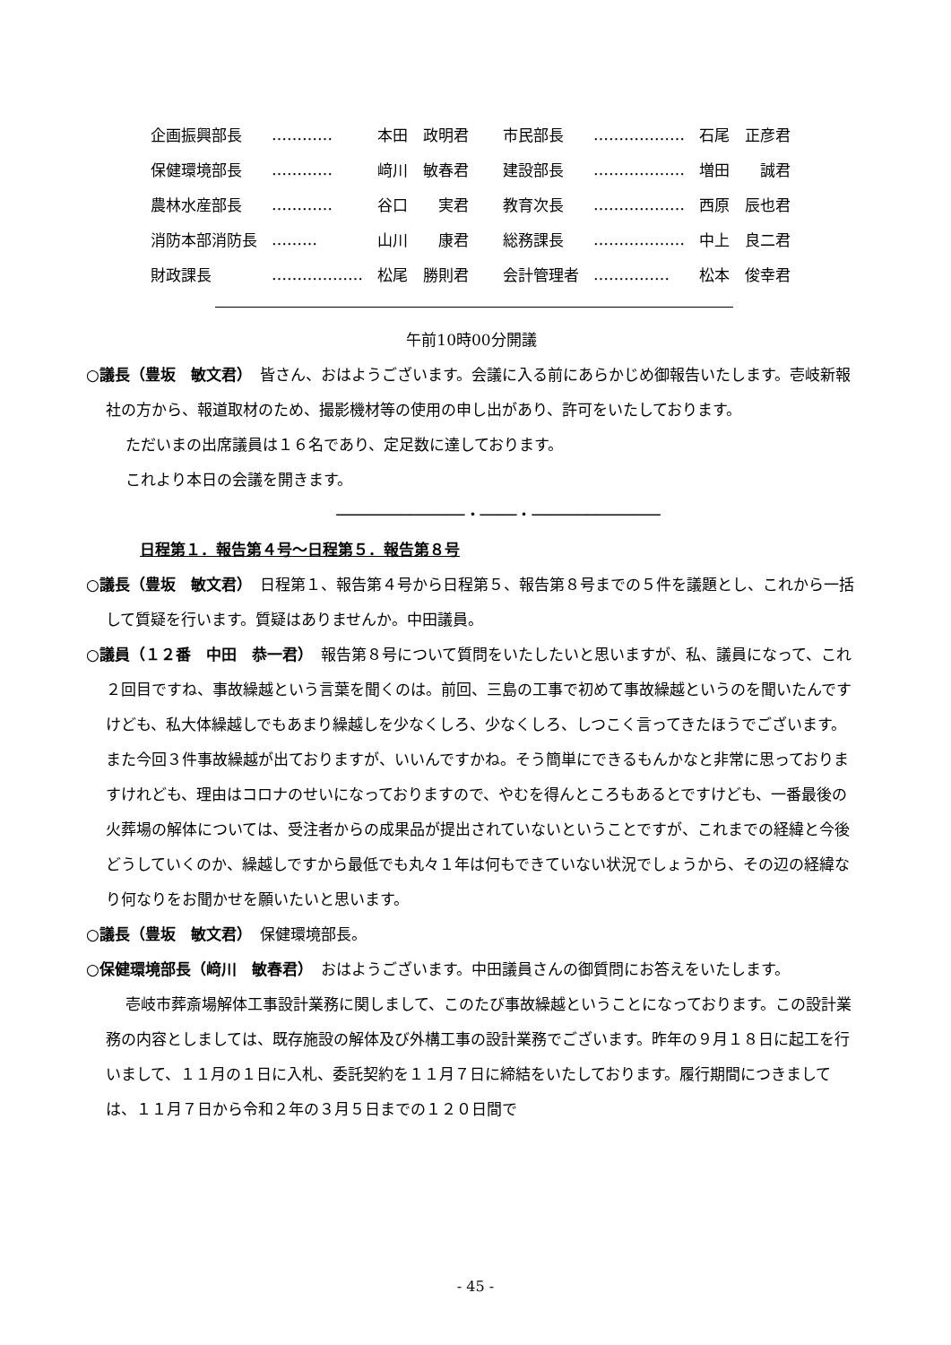| 企画振興部長 | ………… | 本田 政明君 | 市民部長 | ……………… | 石尾 正彦君 |
| 保健環境部長 | ………… | 﨑川 敏春君 | 建設部長 | ……………… | 増田 誠君 |
| 農林水産部長 | ………… | 谷口 実君 | 教育次長 | ……………… | 西原 辰也君 |
| 消防本部消防長 | ……… | 山川 康君 | 総務課長 | ……………… | 中上 良二君 |
| 財政課長 | ……………… | 松尾 勝則君 | 会計管理者 | …………… | 松本 俊幸君 |
午前10時00分開議
○議長（豊坂　敏文君）　皆さん、おはようございます。会議に入る前にあらかじめ御報告いたします。壱岐新報社の方から、報道取材のため、撮影機材等の使用の申し出があり、許可をいたしております。
ただいまの出席議員は１６名であり、定足数に達しております。
これより本日の会議を開きます。
──────────────・────・──────────────
日程第１．報告第４号～日程第５．報告第８号
○議長（豊坂　敏文君）　日程第１、報告第４号から日程第５、報告第８号までの５件を議題とし、これから一括して質疑を行います。質疑はありませんか。中田議員。
○議員（１２番　中田　恭一君）　報告第８号について質問をいたしたいと思いますが、私、議員になって、これ２回目ですね、事故繰越という言葉を聞くのは。前回、三島の工事で初めて事故繰越というのを聞いたんですけども、私大体繰越しでもあまり繰越しを少なくしろ、少なくしろ、しつこく言ってきたほうでございます。また今回３件事故繰越が出ておりますが、いいんですかね。そう簡単にできるもんかなと非常に思っておりますけれども、理由はコロナのせいになっておりますので、やむを得んところもあるとですけども、一番最後の火葬場の解体については、受注者からの成果品が提出されていないということですが、これまでの経緯と今後どうしていくのか、繰越しですから最低でも丸々１年は何もできていない状況でしょうから、その辺の経緯なり何なりをお聞かせを願いたいと思います。
○議長（豊坂　敏文君）　保健環境部長。
○保健環境部長（﨑川　敏春君）　おはようございます。中田議員さんの御質問にお答えをいたします。
壱岐市葬斎場解体工事設計業務に関しまして、このたび事故繰越ということになっております。この設計業務の内容としましては、既存施設の解体及び外構工事の設計業務でございます。昨年の９月１８日に起工を行いまして、１１月の１日に入札、委託契約を１１月７日に締結をいたしております。履行期間につきましては、１１月７日から令和２年の３月５日までの１２０日間で
- 45 -